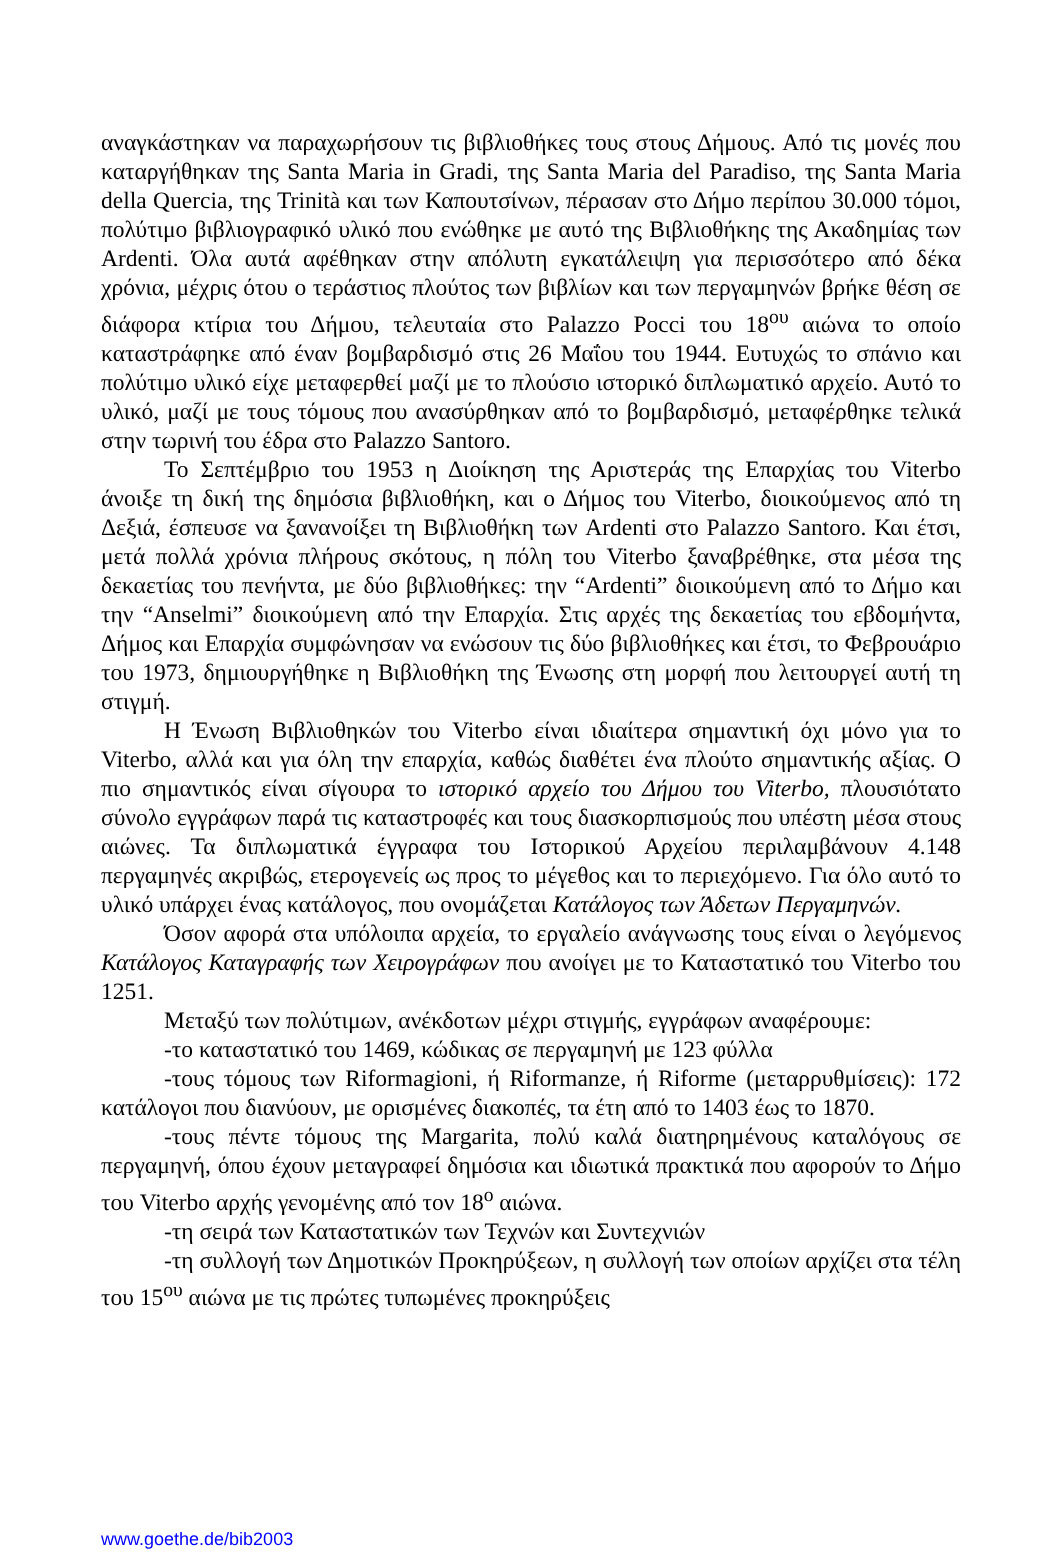αναγκάστηκαν να παραχωρήσουν τις βιβλιοθήκες τους στους Δήμους. Από τις μονές που καταργήθηκαν της Santa Maria in Gradi, της Santa Maria del Paradiso, της Santa Maria della Quercia, της Trinità και των Καπουτσίνων, πέρασαν στο Δήμο περίπου 30.000 τόμοι, πολύτιμο βιβλιογραφικό υλικό που ενώθηκε με αυτό της Βιβλιοθήκης της Ακαδημίας των Ardenti. Όλα αυτά αφέθηκαν στην απόλυτη εγκατάλειψη για περισσότερο από δέκα χρόνια, μέχρις ότου ο τεράστιος πλούτος των βιβλίων και των περγαμηνών βρήκε θέση σε διάφορα κτίρια του Δήμου, τελευταία στο Palazzo Pocci του 18<sup>ου</sup> αιώνα το οποίο καταστράφηκε από έναν βομβαρδισμό στις 26 Μαΐου του 1944. Ευτυχώς το σπάνιο και πολύτιμο υλικό είχε μεταφερθεί μαζί με το πλούσιο ιστορικό διπλωματικό αρχείο. Αυτό το υλικό, μαζί με τους τόμους που ανασύρθηκαν από το βομβαρδισμό, μεταφέρθηκε τελικά στην τωρινή του έδρα στο Palazzo Santoro.
Το Σεπτέμβριο του 1953 η Διοίκηση της Αριστεράς της Επαρχίας του Viterbo άνοιξε τη δική της δημόσια βιβλιοθήκη, και ο Δήμος του Viterbo, διοικούμενος από τη Δεξιά, έσπευσε να ξανανοίξει τη Βιβλιοθήκη των Ardenti στο Palazzo Santoro. Και έτσι, μετά πολλά χρόνια πλήρους σκότους, η πόλη του Viterbo ξαναβρέθηκε, στα μέσα της δεκαετίας του πενήντα, με δύο βιβλιοθήκες: την “Ardenti” διοικούμενη από το Δήμο και την “Anselmi” διοικούμενη από την Επαρχία. Στις αρχές της δεκαετίας του εβδομήντα, Δήμος και Επαρχία συμφώνησαν να ενώσουν τις δύο βιβλιοθήκες και έτσι, το Φεβρουάριο του 1973, δημιουργήθηκε η Βιβλιοθήκη της Ένωσης στη μορφή που λειτουργεί αυτή τη στιγμή.
Η Ένωση Βιβλιοθηκών του Viterbo είναι ιδιαίτερα σημαντική όχι μόνο για το Viterbo, αλλά και για όλη την επαρχία, καθώς διαθέτει ένα πλούτο σημαντικής αξίας. Ο πιο σημαντικός είναι σίγουρα το ιστορικό αρχείο του Δήμου του Viterbo, πλουσιότατο σύνολο εγγράφων παρά τις καταστροφές και τους διασκορπισμούς που υπέστη μέσα στους αιώνες. Τα διπλωματικά έγγραφα του Ιστορικού Αρχείου περιλαμβάνουν 4.148 περγαμηνές ακριβώς, ετερογενείς ως προς το μέγεθος και το περιεχόμενο. Για όλο αυτό το υλικό υπάρχει ένας κατάλογος, που ονομάζεται Κατάλογος των Άδετων Περγαμηνών.
Όσον αφορά στα υπόλοιπα αρχεία, το εργαλείο ανάγνωσης τους είναι ο λεγόμενος Κατάλογος Καταγραφής των Χειρογράφων που ανοίγει με το Καταστατικό του Viterbo του 1251.
Μεταξύ των πολύτιμων, ανέκδοτων μέχρι στιγμής, εγγράφων αναφέρουμε:
-το καταστατικό του 1469, κώδικας σε περγαμηνή με 123 φύλλα
-τους τόμους των Riformagioni, ή Riformanze, ή Riforme (μεταρρυθμίσεις): 172 κατάλογοι που διανύουν, με ορισμένες διακοπές, τα έτη από το 1403 έως το 1870.
-τους πέντε τόμους της Margarita, πολύ καλά διατηρημένους καταλόγους σε περγαμηνή, όπου έχουν μεταγραφεί δημόσια και ιδιωτικά πρακτικά που αφορούν το Δήμο του Viterbo αρχής γενομένης από τον 18<sup>ο</sup> αιώνα.
-τη σειρά των Καταστατικών των Τεχνών και Συντεχνιών
-τη συλλογή των Δημοτικών Προκηρύξεων, η συλλογή των οποίων αρχίζει στα τέλη του 15<sup>ου</sup> αιώνα με τις πρώτες τυπωμένες προκηρύξεις
www.goethe.de/bib2003